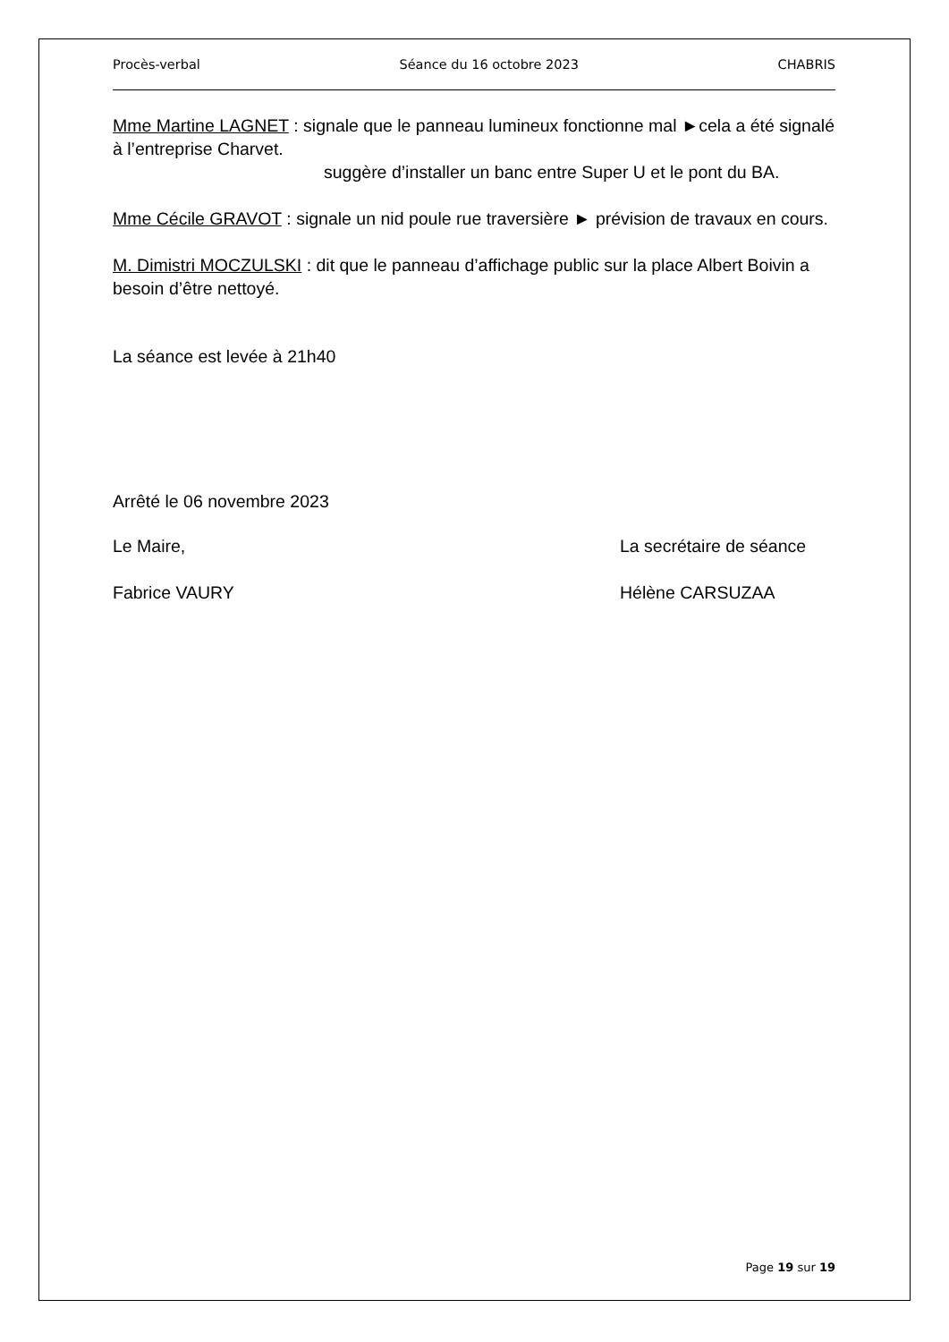Procès-verbal Séance du 16 octobre 2023 CHABRIS
Mme Martine LAGNET : signale que le panneau lumineux fonctionne mal ►cela a été signalé à l’entreprise Charvet.
suggère d’installer un banc entre Super U et le pont du BA.
Mme Cécile GRAVOT : signale un nid poule rue traversière ► prévision de travaux en cours.
M. Dimistri MOCZULSKI : dit que le panneau d’affichage public sur la place Albert Boivin a besoin d’être nettoyé.
La séance est levée à 21h40
Arrêté le 06 novembre 2023
Le Maire, La secrétaire de séance
Fabrice VAURY Hélène CARSUZAA
Page 19 sur 19